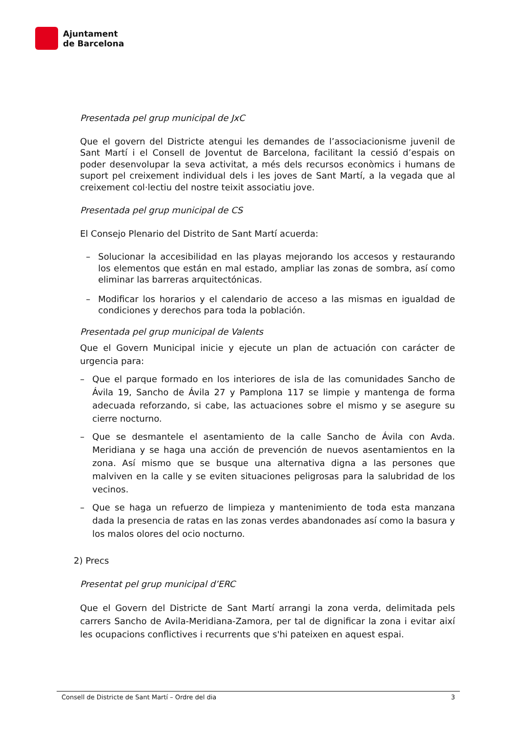Ajuntament
de Barcelona
Presentada pel grup municipal de JxC
Que el govern del Districte atengui les demandes de l’associacionisme juvenil de Sant Martí i el Consell de Joventut de Barcelona, facilitant la cessió d’espais on poder desenvolupar la seva activitat, a més dels recursos econòmics i humans de suport pel creixement individual dels i les joves de Sant Martí, a la vegada que al creixement col·lectiu del nostre teixit associatiu jove.
Presentada pel grup municipal de CS
El Consejo Plenario del Distrito de Sant Martí acuerda:
– Solucionar la accesibilidad en las playas mejorando los accesos y restaurando los elementos que están en mal estado, ampliar las zonas de sombra, así como eliminar las barreras arquitectónicas.
– Modificar los horarios y el calendario de acceso a las mismas en igualdad de condiciones y derechos para toda la población.
Presentada pel grup municipal de Valents
Que el Govern Municipal inicie y ejecute un plan de actuación con carácter de urgencia para:
– Que el parque formado en los interiores de isla de las comunidades Sancho de Ávila 19, Sancho de Ávila 27 y Pamplona 117 se limpie y mantenga de forma adecuada reforzando, si cabe, las actuaciones sobre el mismo y se asegure su cierre nocturno.
– Que se desmantele el asentamiento de la calle Sancho de Ávila con Avda. Meridiana y se haga una acción de prevención de nuevos asentamientos en la zona. Así mismo que se busque una alternativa digna a las persones que malviven en la calle y se eviten situaciones peligrosas para la salubridad de los vecinos.
– Que se haga un refuerzo de limpieza y mantenimiento de toda esta manzana dada la presencia de ratas en las zonas verdes abandonades así como la basura y los malos olores del ocio nocturno.
2) Precs
Presentat pel grup municipal d’ERC
Que el Govern del Districte de Sant Martí arrangi la zona verda, delimitada pels carrers Sancho de Avila-Meridiana-Zamora, per tal de dignificar la zona i evitar així les ocupacions conflictives i recurrents que s'hi pateixen en aquest espai.
Consell de Districte de Sant Martí – Ordre del dia 3